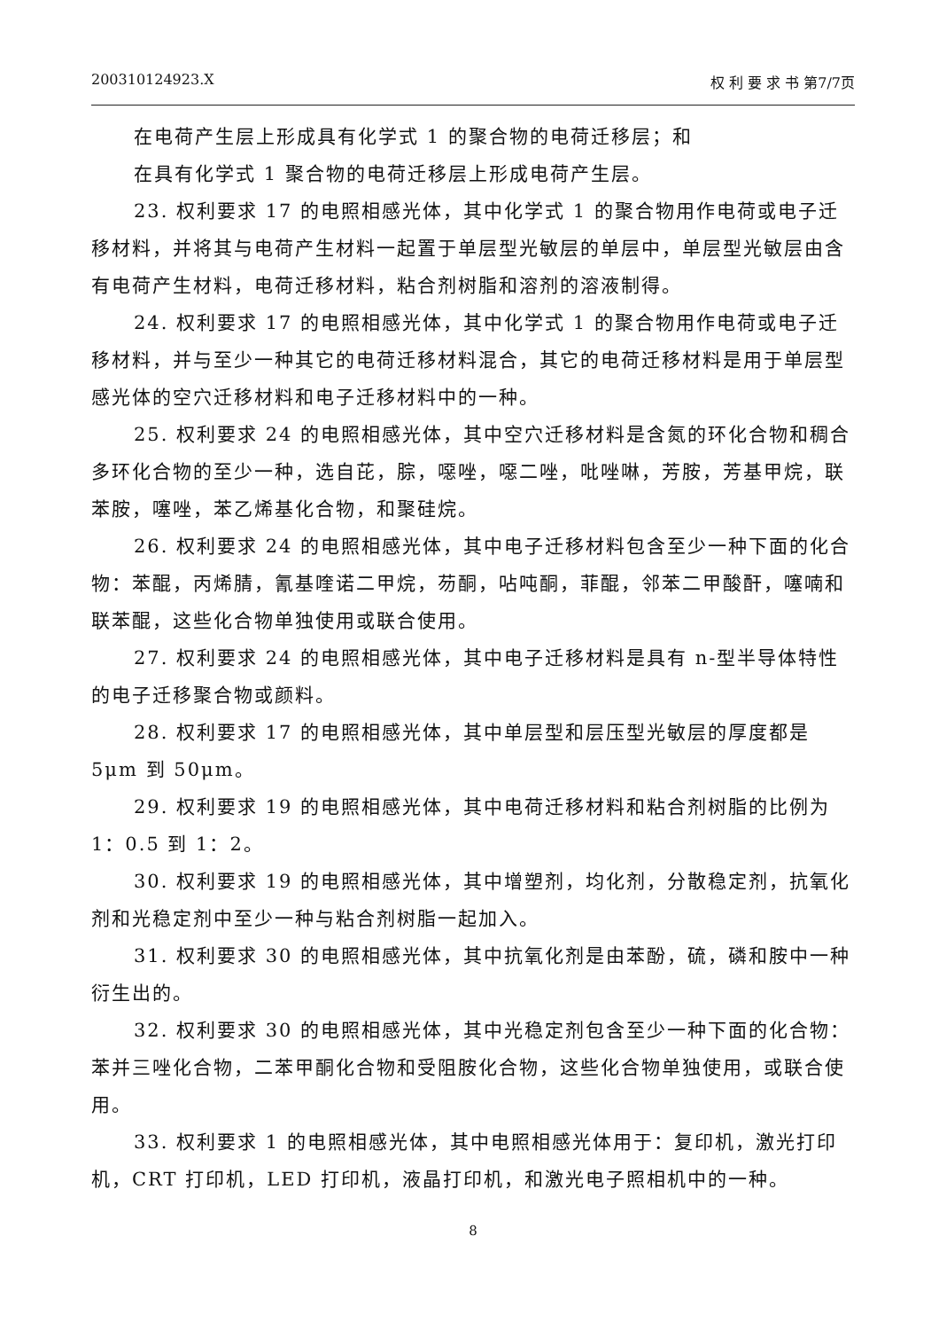200310124923.X 权 利 要 求 书 第7/7页
在电荷产生层上形成具有化学式 1 的聚合物的电荷迁移层；和
在具有化学式 1 聚合物的电荷迁移层上形成电荷产生层。
23. 权利要求 17 的电照相感光体，其中化学式 1 的聚合物用作电荷或电子迁移材料，并将其与电荷产生材料一起置于单层型光敏层的单层中，单层型光敏层由含有电荷产生材料，电荷迁移材料，粘合剂树脂和溶剂的溶液制得。
24. 权利要求 17 的电照相感光体，其中化学式 1 的聚合物用作电荷或电子迁移材料，并与至少一种其它的电荷迁移材料混合，其它的电荷迁移材料是用于单层型感光体的空穴迁移材料和电子迁移材料中的一种。
25. 权利要求 24 的电照相感光体，其中空穴迁移材料是含氮的环化合物和稠合多环化合物的至少一种，选自芘，腙，噁唑，噁二唑，吡唑啉，芳胺，芳基甲烷，联苯胺，噻唑，苯乙烯基化合物，和聚硅烷。
26. 权利要求 24 的电照相感光体，其中电子迁移材料包含至少一种下面的化合物：苯醌，丙烯腈，氰基喹诺二甲烷，芴酮，呫吨酮，菲醌，邻苯二甲酸酐，噻喃和联苯醌，这些化合物单独使用或联合使用。
27. 权利要求 24 的电照相感光体，其中电子迁移材料是具有 n-型半导体特性的电子迁移聚合物或颜料。
28. 权利要求 17 的电照相感光体，其中单层型和层压型光敏层的厚度都是 5μm 到 50μm。
29. 权利要求 19 的电照相感光体，其中电荷迁移材料和粘合剂树脂的比例为 1：0.5 到 1：2。
30. 权利要求 19 的电照相感光体，其中增塑剂，均化剂，分散稳定剂，抗氧化剂和光稳定剂中至少一种与粘合剂树脂一起加入。
31. 权利要求 30 的电照相感光体，其中抗氧化剂是由苯酚，硫，磷和胺中一种衍生出的。
32. 权利要求 30 的电照相感光体，其中光稳定剂包含至少一种下面的化合物：苯并三唑化合物，二苯甲酮化合物和受阻胺化合物，这些化合物单独使用，或联合使用。
33. 权利要求 1 的电照相感光体，其中电照相感光体用于：复印机，激光打印机，CRT 打印机，LED 打印机，液晶打印机，和激光电子照相机中的一种。
8